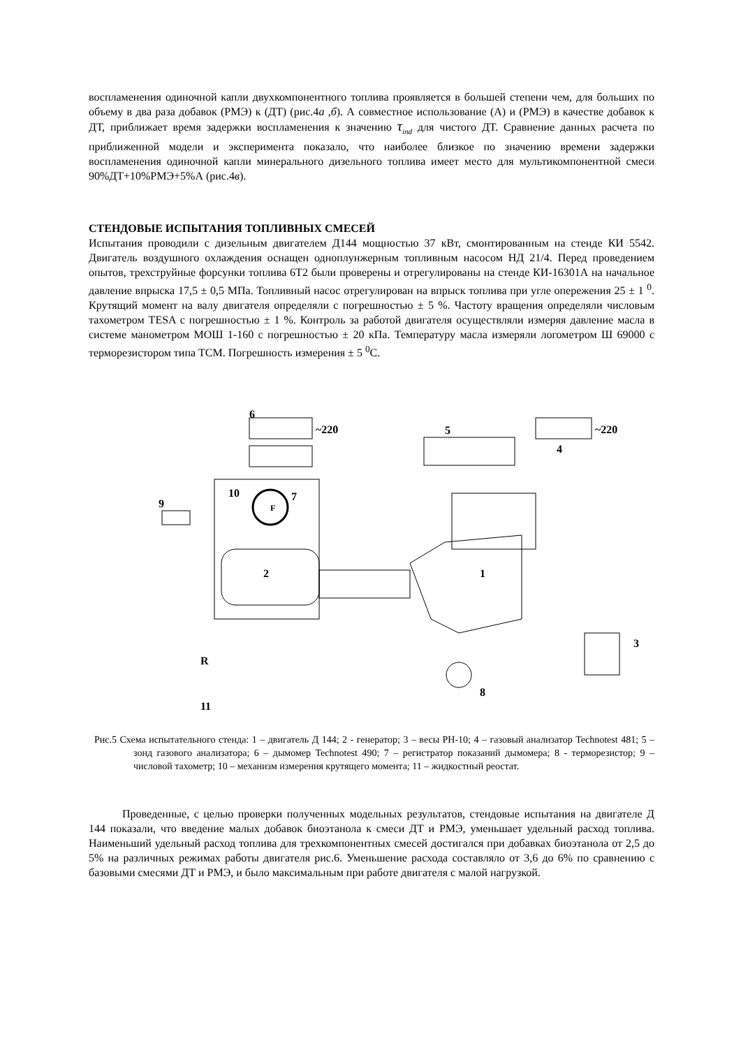воспламенения одиночной капли двухкомпонентного топлива проявляется в большей степени чем, для больших по объему в два раза добавок (РМЭ) к (ДТ) (рис.4а ,б). А совместное использование (А) и (РМЭ) в качестве добавок к ДТ, приближает время задержки воспламенения к значению τ<sub>ind</sub> для чистого ДТ. Сравнение данных расчета по приближенной модели и эксперимента показало, что наиболее близкое по значению времени задержки воспламенения одиночной капли минерального дизельного топлива имеет место для мультикомпонентной смеси 90%ДТ+10%РМЭ+5%А (рис.4в).
СТЕНДОВЫЕ ИСПЫТАНИЯ ТОПЛИВНЫХ СМЕСЕЙ
Испытания проводили с дизельным двигателем Д144 мощностью 37 кВт, смонтированным на стенде КИ 5542. Двигатель воздушного охлаждения оснащен одноплунжерным топливным насосом НД 21/4. Перед проведением опытов, трехструйные форсунки топлива 6Т2 были проверены и отрегулированы на стенде КИ-16301А на начальное давление впрыска 17,5 ± 0,5 МПа. Топливный насос отрегулирован на впрыск топлива при угле опережения 25 ± 1 <sup>0</sup>. Крутящий момент на валу двигателя определяли с погрешностью ± 5 %. Частоту вращения определяли числовым тахометром TESA с погрешностью ± 1 %. Контроль за работой двигателя осуществляли измеряя давление масла в системе манометром МОШ 1-160 с погрешностью ± 20 кПа. Температуру масла измеряли логометром Ш 69000 с терморезистором типа ТСМ. Погрешность измерения ± 5 <sup>0</sup>С.
6
~220
5
~220
4
10
9
2
1
3
8
F
R
11
7
Рис.5 Схема испытательного стенда: 1 – двигатель Д 144; 2 - генератор; 3 – весы РН-10; 4 – газовый анализатор Technotest 481; 5 – зонд газового анализатора; 6 – дымомер Technotest 490; 7 – регистратор показаний дымомера; 8 - терморезистор; 9 – числовой тахометр; 10 – механизм измерения крутящего момента; 11 – жидкостный реостат.
Проведенные, с целью проверки полученных модельных результатов, стендовые испытания на двигателе Д 144 показали, что введение малых добавок биоэтанола к смеси ДТ и РМЭ, уменьшает удельный расход топлива. Наименьший удельный расход топлива для трехкомпонентных смесей достигался при добавках биоэтанола от 2,5 до 5% на различных режимах работы двигателя рис.6. Уменьшение расхода составляло от 3,6 до 6% по сравнению с базовыми смесями ДТ и РМЭ, и было максимальным при работе двигателя с малой нагрузкой.